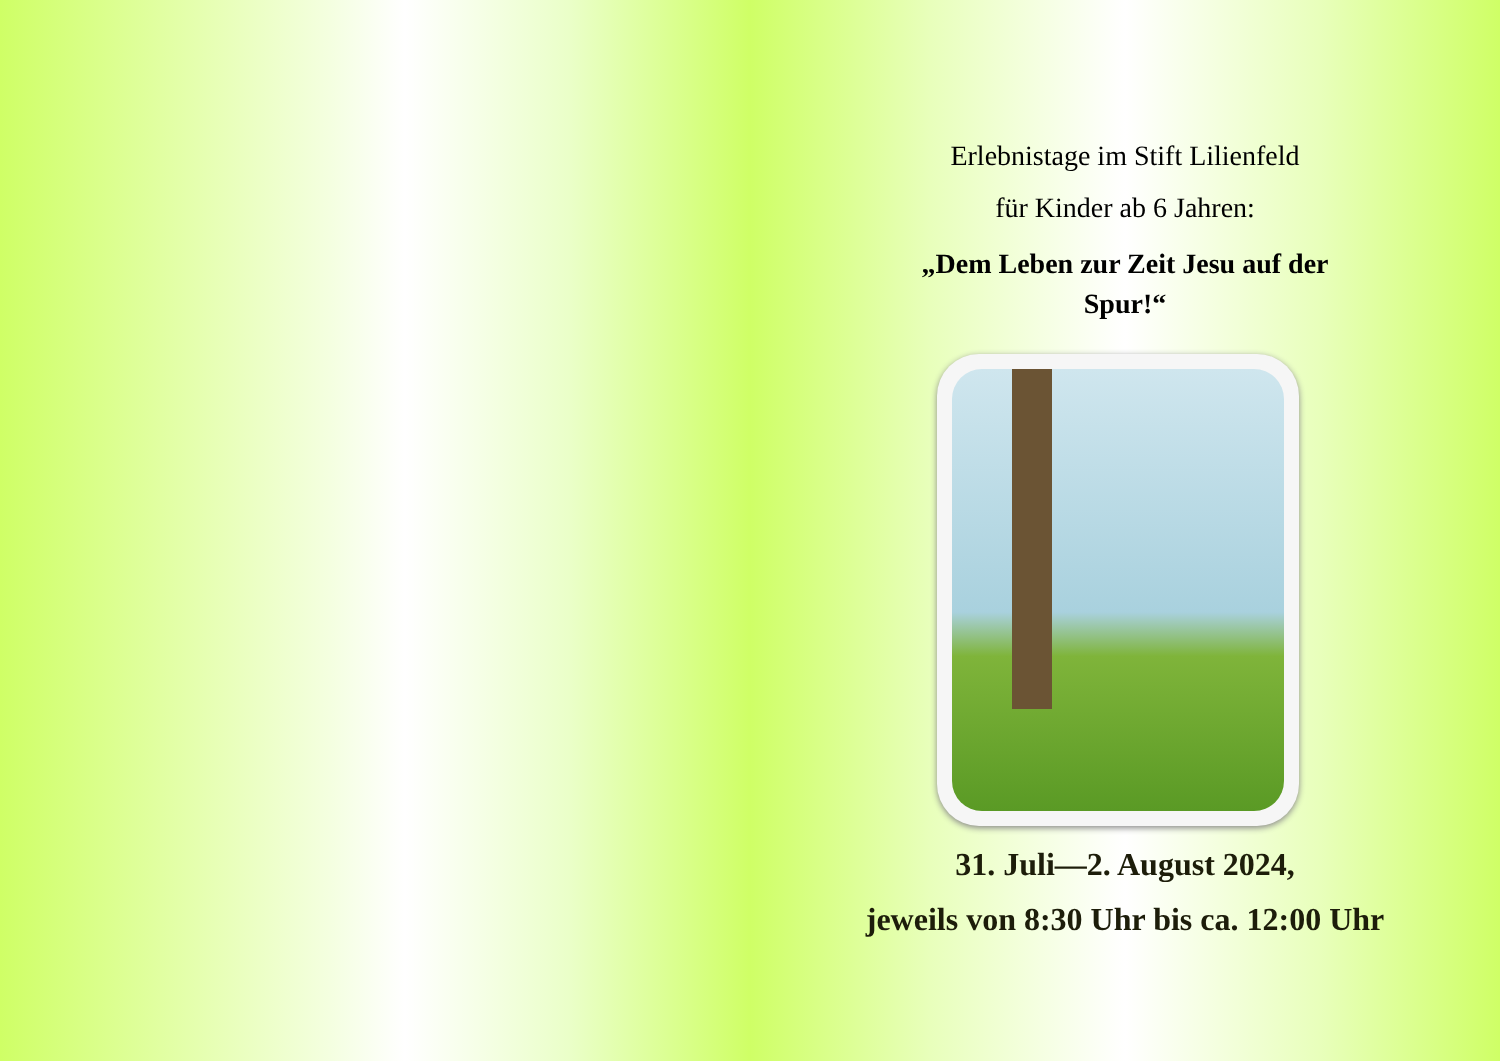Erlebnistage im Stift Lilienfeld
für Kinder ab 6 Jahren:
„Dem Leben zur Zeit Jesu auf der
Spur!“
31. Juli—2. August 2024,
jeweils von 8:30 Uhr bis ca. 12:00 Uhr